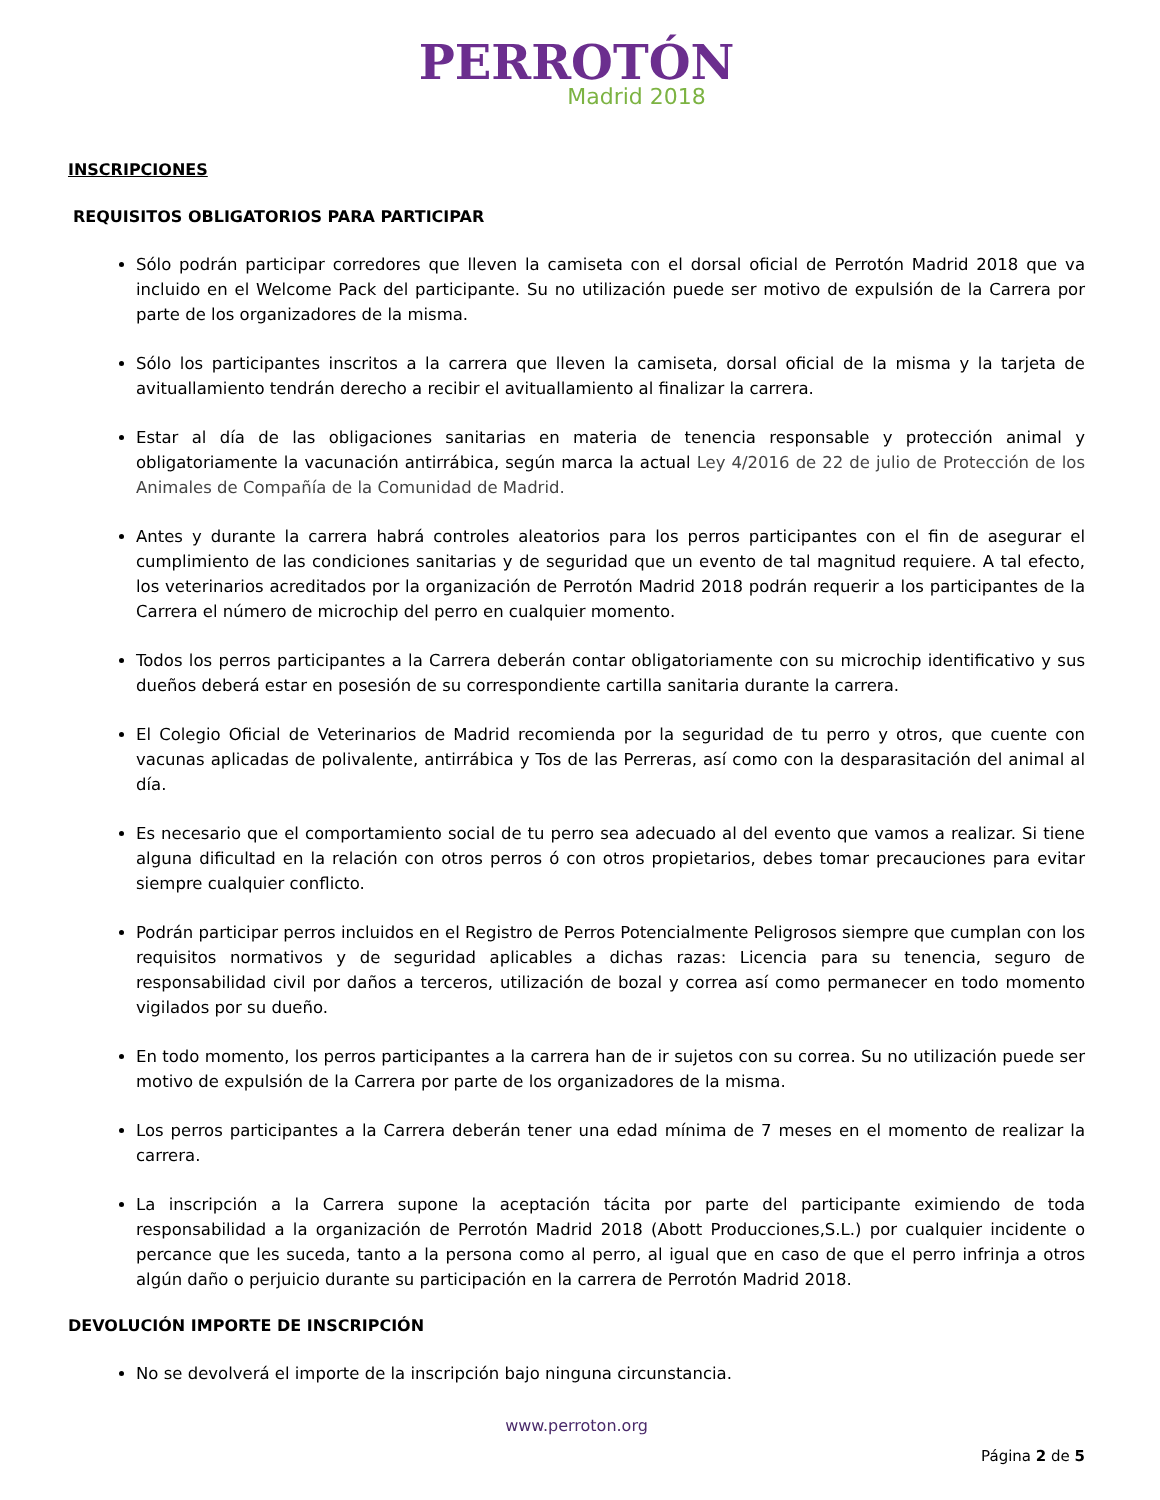PERROTÓN
Madrid 2018
INSCRIPCIONES
REQUISITOS OBLIGATORIOS PARA PARTICIPAR
Sólo podrán participar corredores que lleven la camiseta con el dorsal oficial de Perrotón Madrid 2018 que va incluido en el Welcome Pack del participante. Su no utilización puede ser motivo de expulsión de la Carrera por parte de los organizadores de la misma.
Sólo los participantes inscritos a la carrera que lleven la camiseta, dorsal oficial de la misma y la tarjeta de avituallamiento tendrán derecho a recibir el avituallamiento al finalizar la carrera.
Estar al día de las obligaciones sanitarias en materia de tenencia responsable y protección animal y obligatoriamente la vacunación antirrábica, según marca la actual Ley 4/2016 de 22 de julio de Protección de los Animales de Compañía de la Comunidad de Madrid.
Antes y durante la carrera habrá controles aleatorios para los perros participantes con el fin de asegurar el cumplimiento de las condiciones sanitarias y de seguridad que un evento de tal magnitud requiere. A tal efecto, los veterinarios acreditados por la organización de Perrotón Madrid 2018 podrán requerir a los participantes de la Carrera el número de microchip del perro en cualquier momento.
Todos los perros participantes a la Carrera deberán contar obligatoriamente con su microchip identificativo y sus dueños deberá estar en posesión de su correspondiente cartilla sanitaria durante la carrera.
El Colegio Oficial de Veterinarios de Madrid recomienda por la seguridad de tu perro y otros, que cuente con vacunas aplicadas de polivalente, antirrábica y Tos de las Perreras, así como con la desparasitación del animal al día.
Es necesario que el comportamiento social de tu perro sea adecuado al del evento que vamos a realizar. Si tiene alguna dificultad en la relación con otros perros ó con otros propietarios, debes tomar precauciones para evitar siempre cualquier conflicto.
Podrán participar perros incluidos en el Registro de Perros Potencialmente Peligrosos siempre que cumplan con los requisitos normativos y de seguridad aplicables a dichas razas: Licencia para su tenencia, seguro de responsabilidad civil por daños a terceros, utilización de bozal y correa así como permanecer en todo momento vigilados por su dueño.
En todo momento, los perros participantes a la carrera han de ir sujetos con su correa. Su no utilización puede ser motivo de expulsión de la Carrera por parte de los organizadores de la misma.
Los perros participantes a la Carrera deberán tener una edad mínima de 7 meses en el momento de realizar la carrera.
La inscripción a la Carrera supone la aceptación tácita por parte del participante eximiendo de toda responsabilidad a la organización de Perrotón Madrid 2018 (Abott Producciones,S.L.) por cualquier incidente o percance que les suceda, tanto a la persona como al perro, al igual que en caso de que el perro infrinja a otros algún daño o perjuicio durante su participación en la carrera de Perrotón Madrid 2018.
DEVOLUCIÓN IMPORTE DE INSCRIPCIÓN
No se devolverá el importe de la inscripción bajo ninguna circunstancia.
www.perroton.org
Página 2 de 5